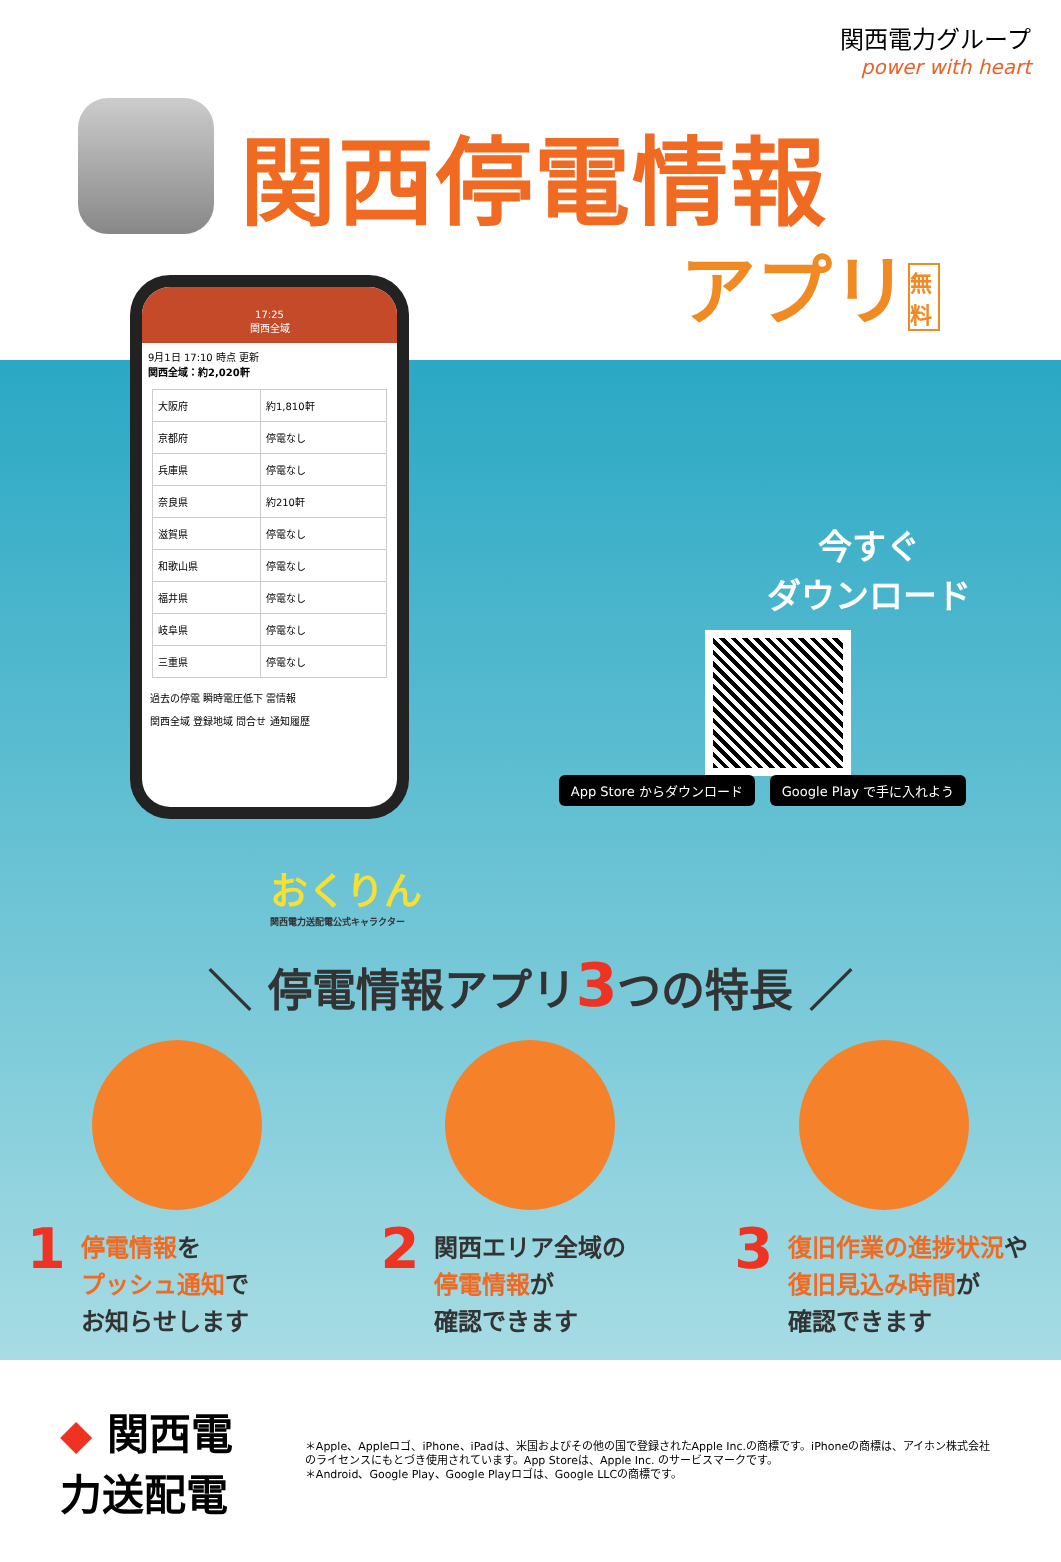関西電力グループ
power with heart
関西停電情報
アプリ 無料
17:25
関西全域
9月1日 17:10 時点 更新
関西全域：約2,020軒
| 大阪府 | 約1,810軒 |
| 京都府 | 停電なし |
| 兵庫県 | 停電なし |
| 奈良県 | 約210軒 |
| 滋賀県 | 停電なし |
| 和歌山県 | 停電なし |
| 福井県 | 停電なし |
| 岐阜県 | 停電なし |
| 三重県 | 停電なし |
過去の停電 瞬時電圧低下 雷情報
関西全域 登録地域 問合せ 通知履歴
今すぐ
ダウンロード
App Store からダウンロード Google Play で手に入れよう
おくりん
関西電力送配電公式キャラクター
＼ 停電情報アプリ3つの特長 ／
1 停電情報を
プッシュ通知で
お知らせします
2 関西エリア全域の
停電情報が
確認できます
3 復旧作業の進捗状況や
復旧見込み時間が
確認できます
◆ 関西電力送配電
＊Apple、Appleロゴ、iPhone、iPadは、米国およびその他の国で登録されたApple Inc.の商標です。iPhoneの商標は、アイホン株式会社のライセンスにもとづき使用されています。App Storeは、Apple Inc. のサービスマークです。
＊Android、Google Play、Google Playロゴは、Google LLCの商標です。